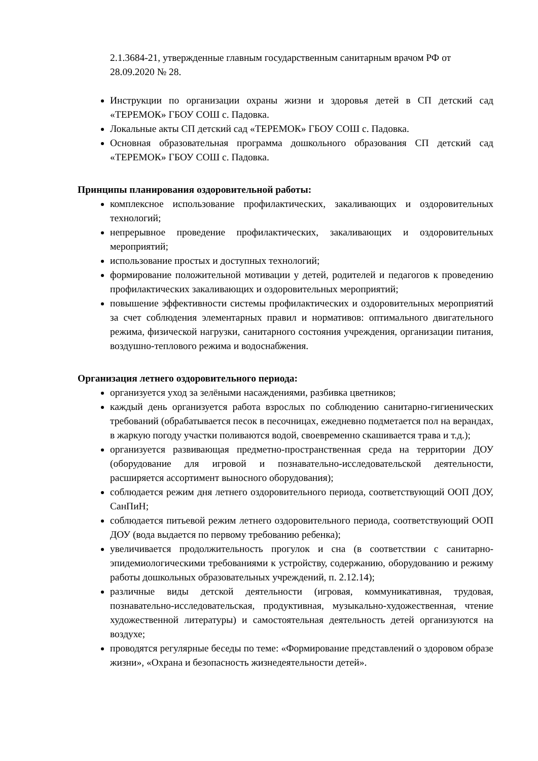2.1.3684-21, утвержденные главным государственным санитарным врачом РФ от 28.09.2020 № 28.
Инструкции по организации охраны жизни и здоровья детей в СП детский сад «ТЕРЕМОК» ГБОУ СОШ с. Падовка.
Локальные акты СП детский сад «ТЕРЕМОК» ГБОУ СОШ с. Падовка.
Основная образовательная программа дошкольного образования СП детский сад «ТЕРЕМОК» ГБОУ СОШ с. Падовка.
Принципы планирования оздоровительной работы:
комплексное использование профилактических, закаливающих и оздоровительных технологий;
непрерывное проведение профилактических, закаливающих и оздоровительных мероприятий;
использование простых и доступных технологий;
формирование положительной мотивации у детей, родителей и педагогов к проведению профилактических закаливающих и оздоровительных мероприятий;
повышение эффективности системы профилактических и оздоровительных мероприятий за счет соблюдения элементарных правил и нормативов: оптимального двигательного режима, физической нагрузки, санитарного состояния учреждения, организации питания, воздушно-теплового режима и водоснабжения.
Организация летнего оздоровительного периода:
организуется уход за зелёными насаждениями, разбивка цветников;
каждый день организуется работа взрослых по соблюдению санитарно-гигиенических требований (обрабатывается песок в песочницах, ежедневно подметается пол на верандах, в жаркую погоду участки поливаются водой, своевременно скашивается трава и т.д.);
организуется развивающая предметно-пространственная среда на территории ДОУ (оборудование для игровой и познавательно-исследовательской деятельности, расширяется ассортимент выносного оборудования);
соблюдается режим дня летнего оздоровительного периода, соответствующий ООП ДОУ, СанПиН;
соблюдается питьевой режим летнего оздоровительного периода, соответствующий ООП ДОУ (вода выдается по первому требованию ребенка);
увеличивается продолжительность прогулок и сна (в соответствии с санитарно-эпидемиологическими требованиями к устройству, содержанию, оборудованию и режиму работы дошкольных образовательных учреждений, п. 2.12.14);
различные виды детской деятельности (игровая, коммуникативная, трудовая, познавательно-исследовательская, продуктивная, музыкально-художественная, чтение художественной литературы) и самостоятельная деятельность детей организуются на воздухе;
проводятся регулярные беседы по теме: «Формирование представлений о здоровом образе жизни», «Охрана и безопасность жизнедеятельности детей».